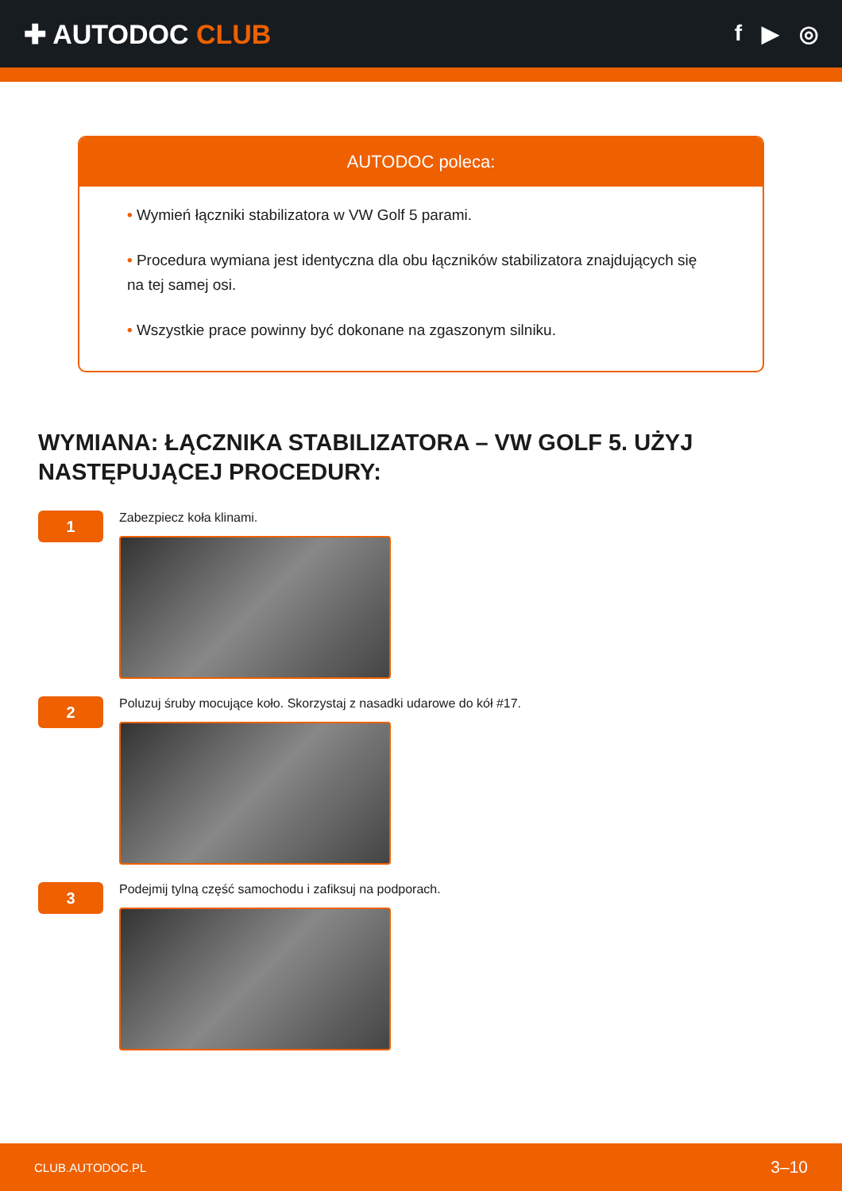✚ AUTODOC CLUB
f ▶ ◎
AUTODOC poleca:
• Wymień łączniki stabilizatora w VW Golf 5 parami.
• Procedura wymiana jest identyczna dla obu łączników stabilizatora znajdujących się na tej samej osi.
• Wszystkie prace powinny być dokonane na zgaszonym silniku.
WYMIANA: ŁĄCZNIKA STABILIZATORA – VW GOLF 5. UŻYJ NASTĘPUJĄCEJ PROCEDURY:
1
Zabezpiecz koła klinami.
2
Poluzuj śruby mocujące koło. Skorzystaj z nasadki udarowe do kół #17.
3
Podejmij tylną część samochodu i zafiksuj na podporach.
CLUB.AUTODOC.PL 3–10